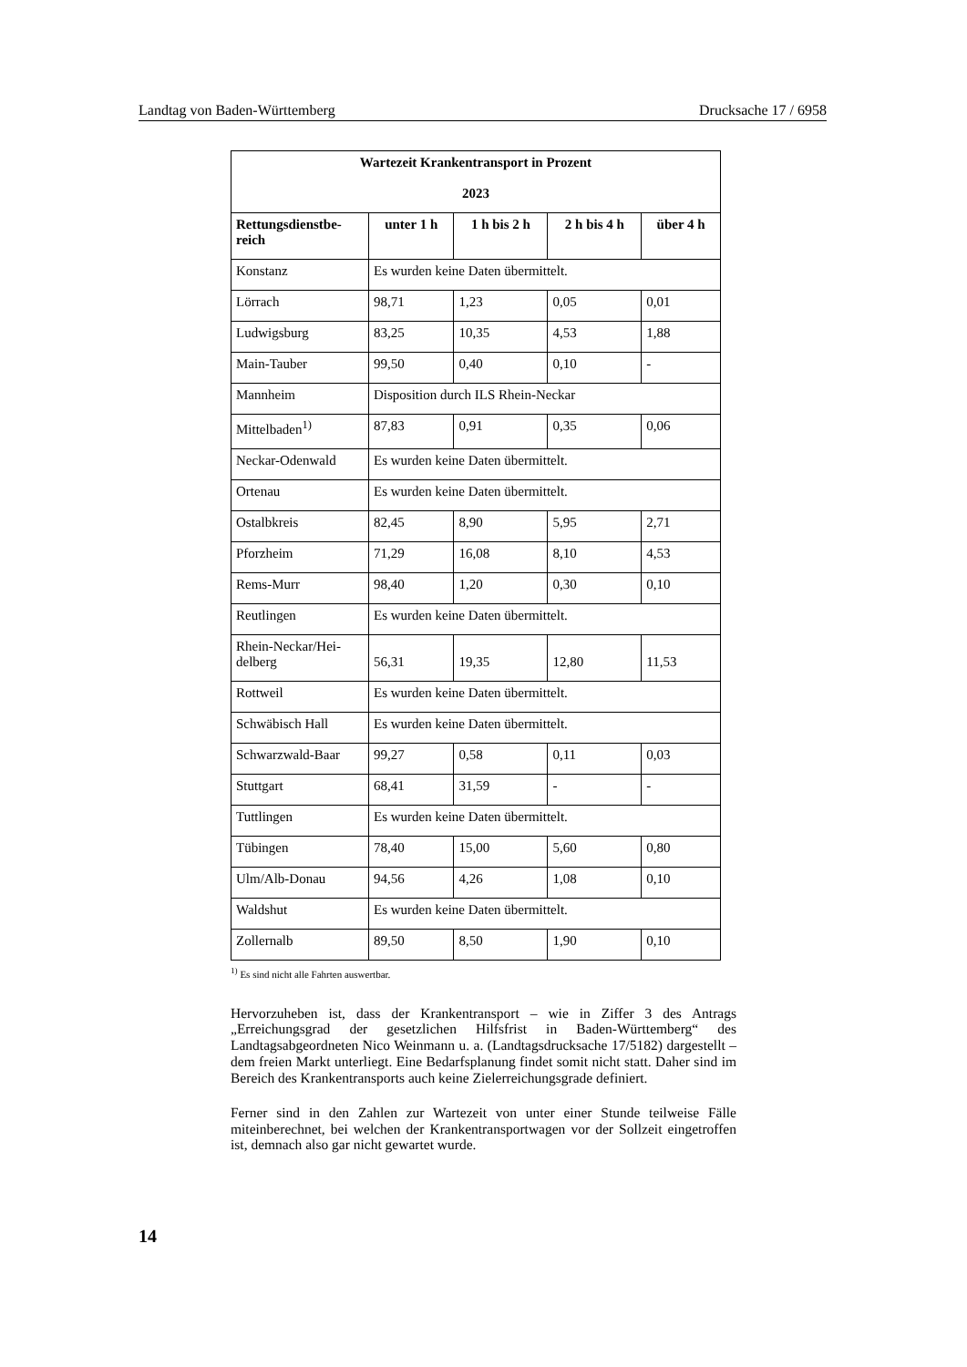Landtag von Baden-Württemberg Drucksache 17 / 6958
| Wartezeit Krankentransport in Prozent 2023 | | | | |
| --- | --- | --- | --- | --- |
| Rettungsdienstbe- reich | unter 1 h | 1 h bis 2 h | 2 h bis 4 h | über 4 h |
| Konstanz | Es wurden keine Daten übermittelt. | | | |
| Lörrach | 98,71 | 1,23 | 0,05 | 0,01 |
| Ludwigsburg | 83,25 | 10,35 | 4,53 | 1,88 |
| Main-Tauber | 99,50 | 0,40 | 0,10 | - |
| Mannheim | Disposition durch ILS Rhein-Neckar | | | |
| Mittelbaden<sup>1)</sup> | 87,83 | 0,91 | 0,35 | 0,06 |
| Neckar-Odenwald | Es wurden keine Daten übermittelt. | | | |
| Ortenau | Es wurden keine Daten übermittelt. | | | |
| Ostalbkreis | 82,45 | 8,90 | 5,95 | 2,71 |
| Pforzheim | 71,29 | 16,08 | 8,10 | 4,53 |
| Rems-Murr | 98,40 | 1,20 | 0,30 | 0,10 |
| Reutlingen | Es wurden keine Daten übermittelt. | | | |
| Rhein-Neckar/Hei- delberg | 56,31 | 19,35 | 12,80 | 11,53 |
| Rottweil | Es wurden keine Daten übermittelt. | | | |
| Schwäbisch Hall | Es wurden keine Daten übermittelt. | | | |
| Schwarzwald-Baar | 99,27 | 0,58 | 0,11 | 0,03 |
| Stuttgart | 68,41 | 31,59 | - | - |
| Tuttlingen | Es wurden keine Daten übermittelt. | | | |
| Tübingen | 78,40 | 15,00 | 5,60 | 0,80 |
| Ulm/Alb-Donau | 94,56 | 4,26 | 1,08 | 0,10 |
| Waldshut | Es wurden keine Daten übermittelt. | | | |
| Zollernalb | 89,50 | 8,50 | 1,90 | 0,10 |
<sup>1)</sup> Es sind nicht alle Fahrten auswertbar.
Hervorzuheben ist, dass der Krankentransport – wie in Ziffer 3 des Antrags „Erreichungsgrad der gesetzlichen Hilfsfrist in Baden-Württemberg“ des Landtagsabgeordneten Nico Weinmann u. a. (Landtagsdrucksache 17/5182) dargestellt – dem freien Markt unterliegt. Eine Bedarfsplanung findet somit nicht statt. Daher sind im Bereich des Krankentransports auch keine Zielerreichungsgrade definiert.
Ferner sind in den Zahlen zur Wartezeit von unter einer Stunde teilweise Fälle miteinberechnet, bei welchen der Krankentransportwagen vor der Sollzeit eingetroffen ist, demnach also gar nicht gewartet wurde.
14